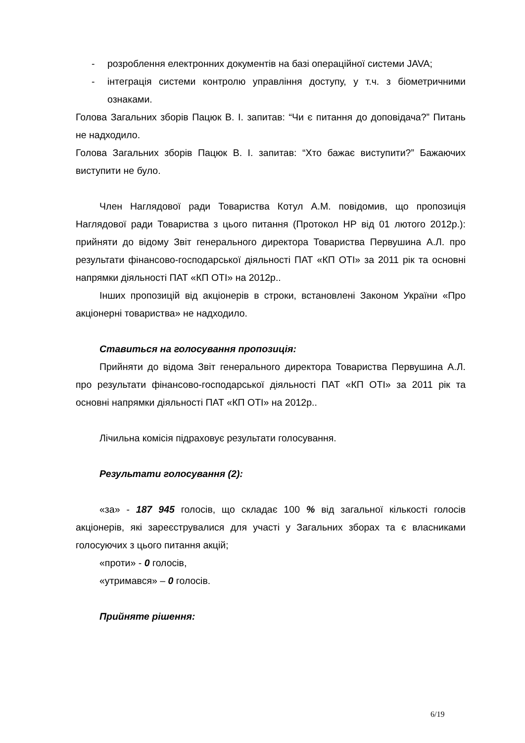- розроблення електронних документів на базі операційної системи JAVA;
- інтеграція системи контролю управління доступу, у т.ч. з біометричними ознаками.
Голова Загальних зборів Пацюк В. І. запитав: “Чи є питання до доповідача?” Питань не надходило.
Голова Загальних зборів Пацюк В. І. запитав: “Хто бажає виступити?” Бажаючих виступити не було.
Член Наглядової ради Товариства Котул А.М. повідомив, що пропозиція Наглядової ради Товариства з цього питання (Протокол НР від 01 лютого 2012р.): прийняти до відому Звіт генерального директора Товариства Первушина А.Л. про результати фінансово-господарської діяльності ПАТ «КП ОТІ» за 2011 рік та основні напрямки діяльності ПАТ «КП ОТІ» на 2012р..
Інших пропозицій від акціонерів в строки, встановлені Законом України «Про акціонерні товариства» не надходило.
Ставиться на голосування пропозиція:
Прийняти до відома Звіт генерального директора Товариства Первушина А.Л. про результати фінансово-господарської діяльності ПАТ «КП ОТІ» за 2011 рік та основні напрямки діяльності ПАТ «КП ОТІ» на 2012р..
Лічильна комісія підраховує результати голосування.
Результати голосування (2):
«за» - 187 945 голосів, що складає 100 % від загальної кількості голосів акціонерів, які зареєструвалися для участі у Загальних зборах та є власниками голосуючих з цього питання акцій;
«проти» - 0 голосів,
«утримався» – 0 голосів.
Прийняте рішення:
6/19